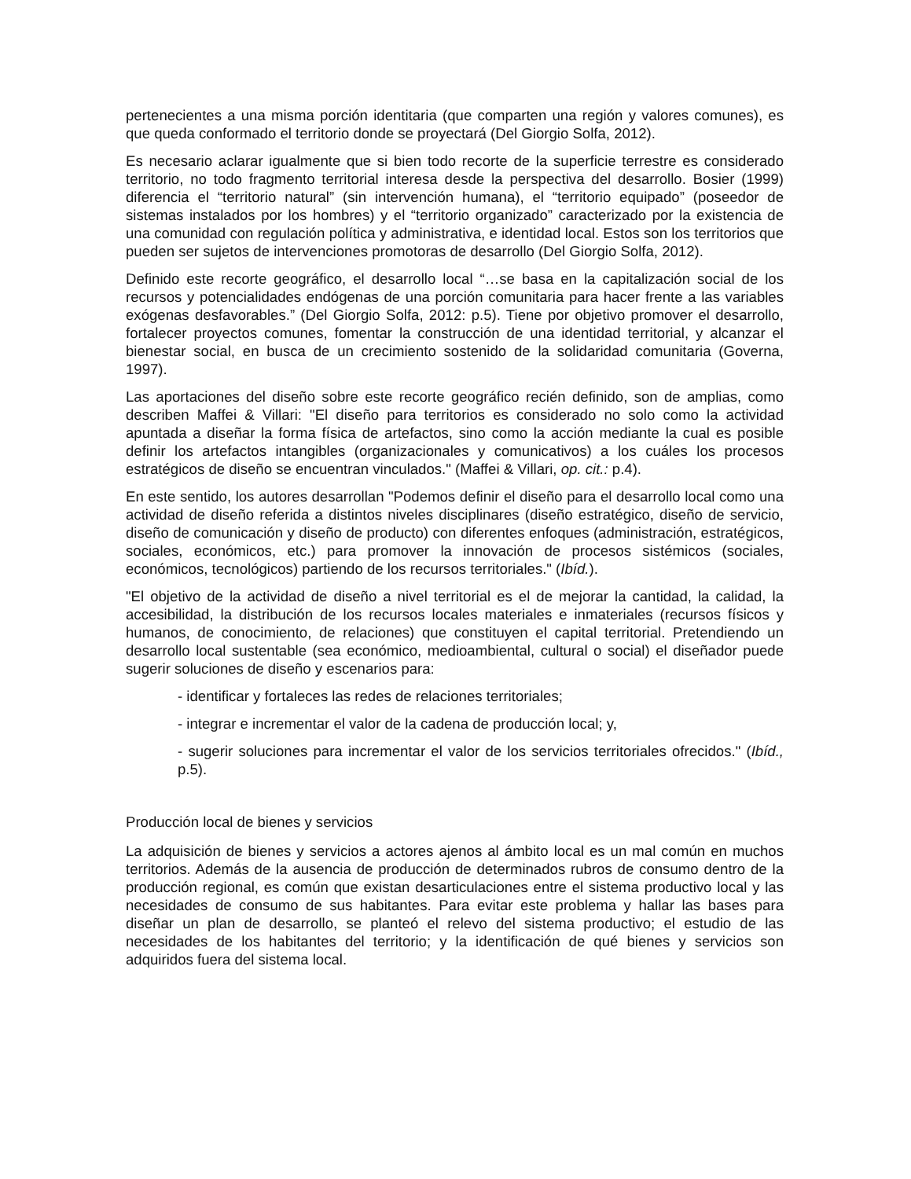pertenecientes a una misma porción identitaria (que comparten una región y valores comunes), es que queda conformado el territorio donde se proyectará (Del Giorgio Solfa, 2012).
Es necesario aclarar igualmente que si bien todo recorte de la superficie terrestre es considerado territorio, no todo fragmento territorial interesa desde la perspectiva del desarrollo. Bosier (1999) diferencia el “territorio natural” (sin intervención humana), el “territorio equipado” (poseedor de sistemas instalados por los hombres) y el “territorio organizado” caracterizado por la existencia de una comunidad con regulación política y administrativa, e identidad local. Estos son los territorios que pueden ser sujetos de intervenciones promotoras de desarrollo (Del Giorgio Solfa, 2012).
Definido este recorte geográfico, el desarrollo local “…se basa en la capitalización social de los recursos y potencialidades endógenas de una porción comunitaria para hacer frente a las variables exógenas desfavorables.” (Del Giorgio Solfa, 2012: p.5). Tiene por objetivo promover el desarrollo, fortalecer proyectos comunes, fomentar la construcción de una identidad territorial, y alcanzar el bienestar social, en busca de un crecimiento sostenido de la solidaridad comunitaria (Governa, 1997).
Las aportaciones del diseño sobre este recorte geográfico recién definido, son de amplias, como describen Maffei & Villari: "El diseño para territorios es considerado no solo como la actividad apuntada a diseñar la forma física de artefactos, sino como la acción mediante la cual es posible definir los artefactos intangibles (organizacionales y comunicativos) a los cuáles los procesos estratégicos de diseño se encuentran vinculados." (Maffei & Villari, op. cit.: p.4).
En este sentido, los autores desarrollan "Podemos definir el diseño para el desarrollo local como una actividad de diseño referida a distintos niveles disciplinares (diseño estratégico, diseño de servicio, diseño de comunicación y diseño de producto) con diferentes enfoques (administración, estratégicos, sociales, económicos, etc.) para promover la innovación de procesos sistémicos (sociales, económicos, tecnológicos) partiendo de los recursos territoriales." (Ibíd.).
"El objetivo de la actividad de diseño a nivel territorial es el de mejorar la cantidad, la calidad, la accesibilidad, la distribución de los recursos locales materiales e inmateriales (recursos físicos y humanos, de conocimiento, de relaciones) que constituyen el capital territorial. Pretendiendo un desarrollo local sustentable (sea económico, medioambiental, cultural o social) el diseñador puede sugerir soluciones de diseño y escenarios para:
- identificar y fortaleces las redes de relaciones territoriales;
- integrar e incrementar el valor de la cadena de producción local; y,
- sugerir soluciones para incrementar el valor de los servicios territoriales ofrecidos." (Ibíd., p.5).
Producción local de bienes y servicios
La adquisición de bienes y servicios a actores ajenos al ámbito local es un mal común en muchos territorios. Además de la ausencia de producción de determinados rubros de consumo dentro de la producción regional, es común que existan desarticulaciones entre el sistema productivo local y las necesidades de consumo de sus habitantes. Para evitar este problema y hallar las bases para diseñar un plan de desarrollo, se planteó el relevo del sistema productivo; el estudio de las necesidades de los habitantes del territorio; y la identificación de qué bienes y servicios son adquiridos fuera del sistema local.